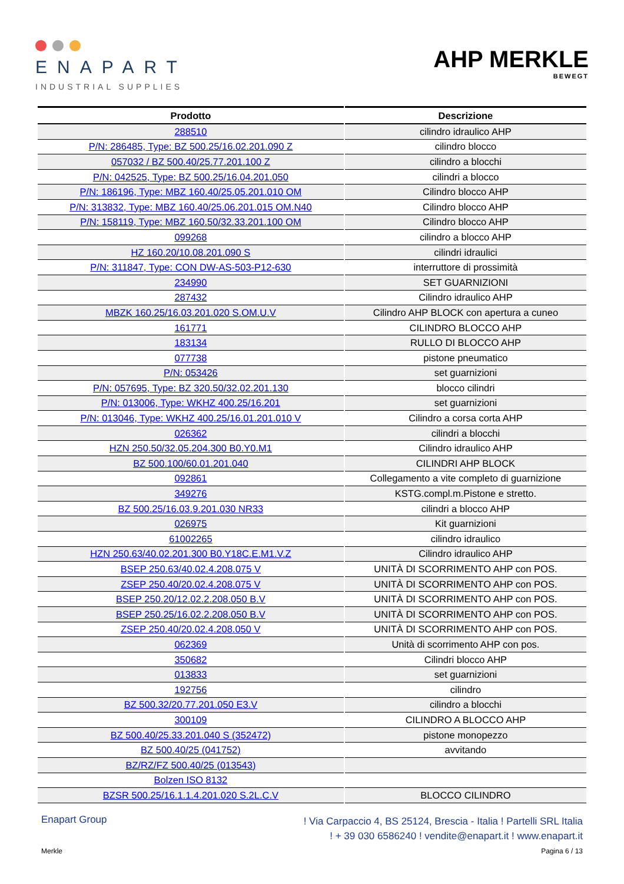ENAPART
INDUSTRIAL SUPPLIES
AHP MERKLE
BEWEGT
| Prodotto | Descrizione |
| --- | --- |
| 288510 | cilindro idraulico AHP |
| P/N: 286485, Type: BZ 500.25/16.02.201.090 Z | cilindro blocco |
| 057032 / BZ 500.40/25.77.201.100 Z | cilindro a blocchi |
| P/N: 042525, Type: BZ 500.25/16.04.201.050 | cilindri a blocco |
| P/N: 186196, Type: MBZ 160.40/25.05.201.010 OM | Cilindro blocco AHP |
| P/N: 313832, Type: MBZ 160.40/25.06.201.015 OM.N40 | Cilindro blocco AHP |
| P/N: 158119, Type: MBZ 160.50/32.33.201.100 OM | Cilindro blocco AHP |
| 099268 | cilindro a blocco AHP |
| HZ 160.20/10.08.201.090 S | cilindri idraulici |
| P/N: 311847, Type: CON DW-AS-503-P12-630 | interruttore di prossimità |
| 234990 | SET GUARNIZIONI |
| 287432 | Cilindro idraulico AHP |
| MBZK 160.25/16.03.201.020 S.OM.U.V | Cilindro AHP BLOCK con apertura a cuneo |
| 161771 | CILINDRO BLOCCO AHP |
| 183134 | RULLO DI BLOCCO AHP |
| 077738 | pistone pneumatico |
| P/N: 053426 | set guarnizioni |
| P/N: 057695, Type: BZ 320.50/32.02.201.130 | blocco cilindri |
| P/N: 013006, Type: WKHZ 400.25/16.201 | set guarnizioni |
| P/N: 013046, Type: WKHZ 400.25/16.01.201.010 V | Cilindro a corsa corta AHP |
| 026362 | cilindri a blocchi |
| HZN 250.50/32.05.204.300 B0.Y0.M1 | Cilindro idraulico AHP |
| BZ 500.100/60.01.201.040 | CILINDRI AHP BLOCK |
| 092861 | Collegamento a vite completo di guarnizione |
| 349276 | KSTG.compl.m.Pistone e stretto. |
| BZ 500.25/16.03.9.201.030 NR33 | cilindri a blocco AHP |
| 026975 | Kit guarnizioni |
| 61002265 | cilindro idraulico |
| HZN 250.63/40.02.201.300 B0.Y18C.E.M1.V.Z | Cilindro idraulico AHP |
| BSEP 250.63/40.02.4.208.075 V | UNITÀ DI SCORRIMENTO AHP con POS. |
| ZSEP 250.40/20.02.4.208.075 V | UNITÀ DI SCORRIMENTO AHP con POS. |
| BSEP 250.20/12.02.2.208.050 B.V | UNITÀ DI SCORRIMENTO AHP con POS. |
| BSEP 250.25/16.02.2.208.050 B.V | UNITÀ DI SCORRIMENTO AHP con POS. |
| ZSEP 250.40/20.02.4.208.050 V | UNITÀ DI SCORRIMENTO AHP con POS. |
| 062369 | Unità di scorrimento AHP con pos. |
| 350682 | Cilindri blocco AHP |
| 013833 | set guarnizioni |
| 192756 | cilindro |
| BZ 500.32/20.77.201.050 E3.V | cilindro a blocchi |
| 300109 | CILINDRO A BLOCCO AHP |
| BZ 500.40/25.33.201.040 S (352472) | pistone monopezzo |
| BZ 500.40/25 (041752) | avvitando |
| BZ/RZ/FZ 500.40/25 (013543) | |
| Bolzen ISO 8132 | |
| BZSR 500.25/16.1.1.4.201.020 S.2L.C.V | BLOCCO CILINDRO |
Enapart Group
! Via Carpaccio 4, BS 25124, Brescia - Italia ! Partelli SRL Italia
! + 39 030 6586240 ! vendite@enapart.it ! www.enapart.it
Merkle Pagina 6 / 13